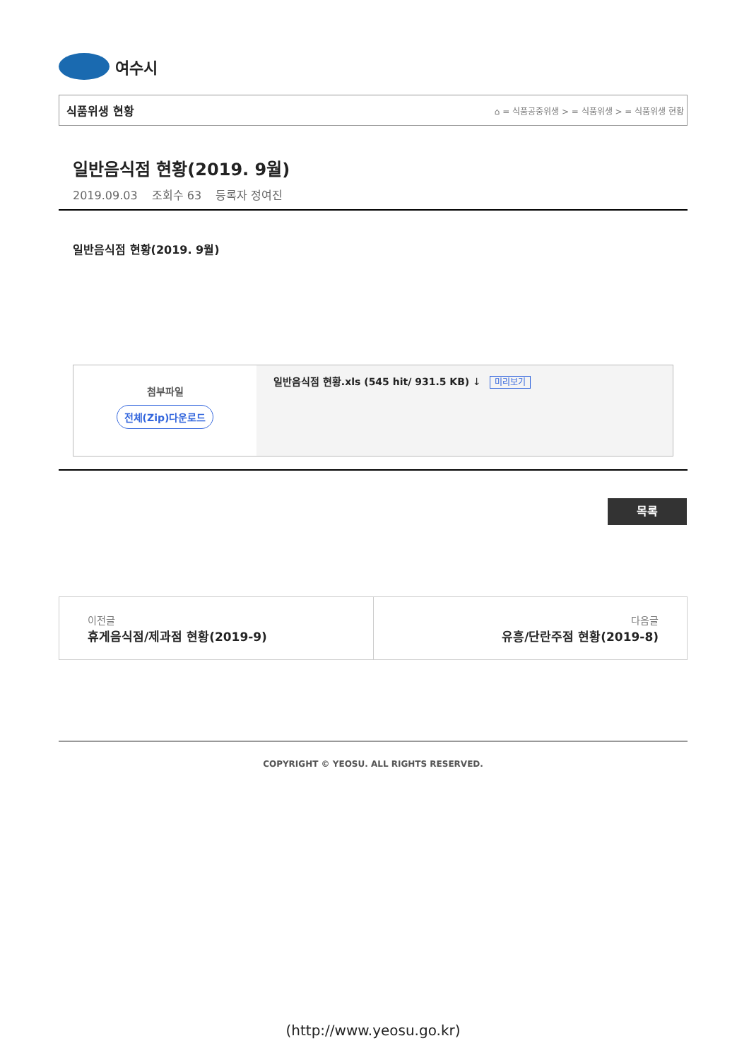여수시
식품위생 현황 ⌂ = 식품공중위생 > = 식품위생 > = 식품위생 현황
일반음식점 현황(2019. 9월)
2019.09.03 조회수 63 등록자 정여진
일반음식점 현황(2019. 9월)
| 첨부파일 전체(Zip)다운로드 | 일반음식점 현황.xls (545 hit/ 931.5 KB) ↓ 미리보기 |
목록
이전글
휴게음식점/제과점 현황(2019-9)
다음글
유흥/단란주점 현황(2019-8)
COPYRIGHT © YEOSU. ALL RIGHTS RESERVED.
(http://www.yeosu.go.kr)